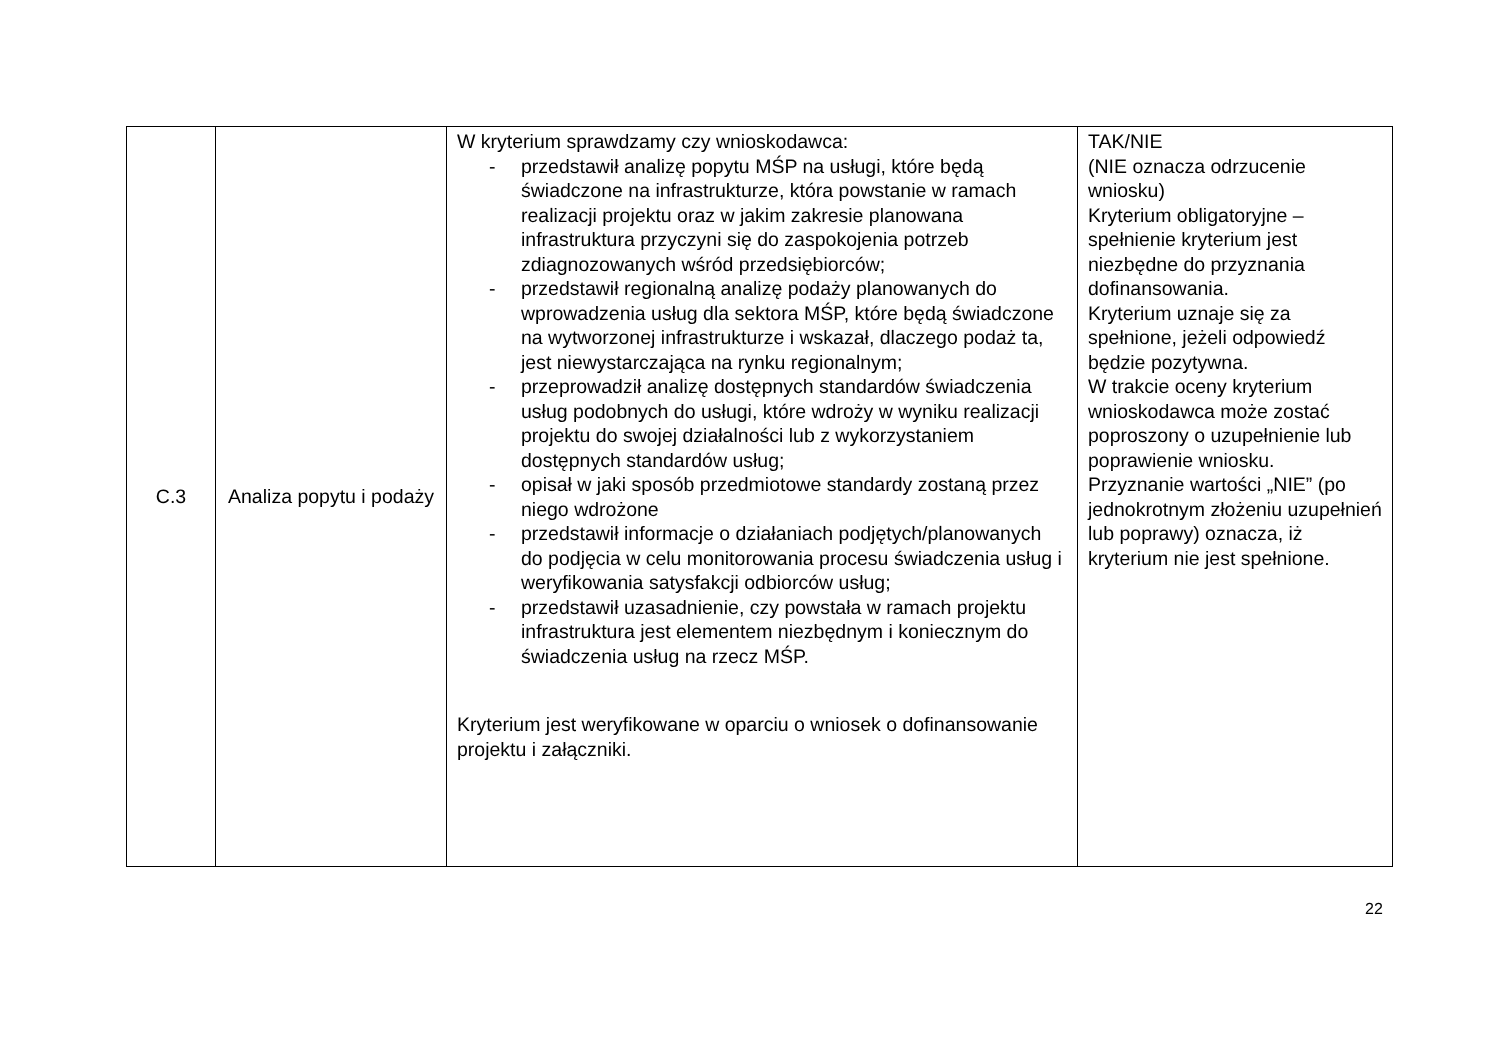| C.3 | Analiza popytu i podaży | W kryterium sprawdzamy czy wnioskodawca: - przedstawił analizę popytu MŚP na usługi, które będą świadczone na infrastrukturze, która powstanie w ramach realizacji projektu oraz w jakim zakresie planowana infrastruktura przyczyni się do zaspokojenia potrzeb zdiagnozowanych wśród przedsiębiorców; - przedstawił regionalną analizę podaży planowanych do wprowadzenia usług dla sektora MŚP, które będą świadczone na wytworzonej infrastrukturze i wskazał, dlaczego podaż ta, jest niewystarczająca na rynku regionalnym; - przeprowadził analizę dostępnych standardów świadczenia usług podobnych do usługi, które wdroży w wyniku realizacji projektu do swojej działalności lub z wykorzystaniem dostępnych standardów usług; - opisał w jaki sposób przedmiotowe standardy zostaną przez niego wdrożone - przedstawił informacje o działaniach podjętych/planowanych do podjęcia w celu monitorowania procesu świadczenia usług i weryfikowania satysfakcji odbiorców usług; - przedstawił uzasadnienie, czy powstała w ramach projektu infrastruktura jest elementem niezbędnym i koniecznym do świadczenia usług na rzecz MŚP. Kryterium jest weryfikowane w oparciu o wniosek o dofinansowanie projektu i załączniki. | TAK/NIE (NIE oznacza odrzucenie wniosku) Kryterium obligatoryjne – spełnienie kryterium jest niezbędne do przyznania dofinansowania. Kryterium uznaje się za spełnione, jeżeli odpowiedź będzie pozytywna. W trakcie oceny kryterium wnioskodawca może zostać poproszony o uzupełnienie lub poprawienie wniosku. Przyznanie wartości „NIE” (po jednokrotnym złożeniu uzupełnień lub poprawy) oznacza, iż kryterium nie jest spełnione. |
22